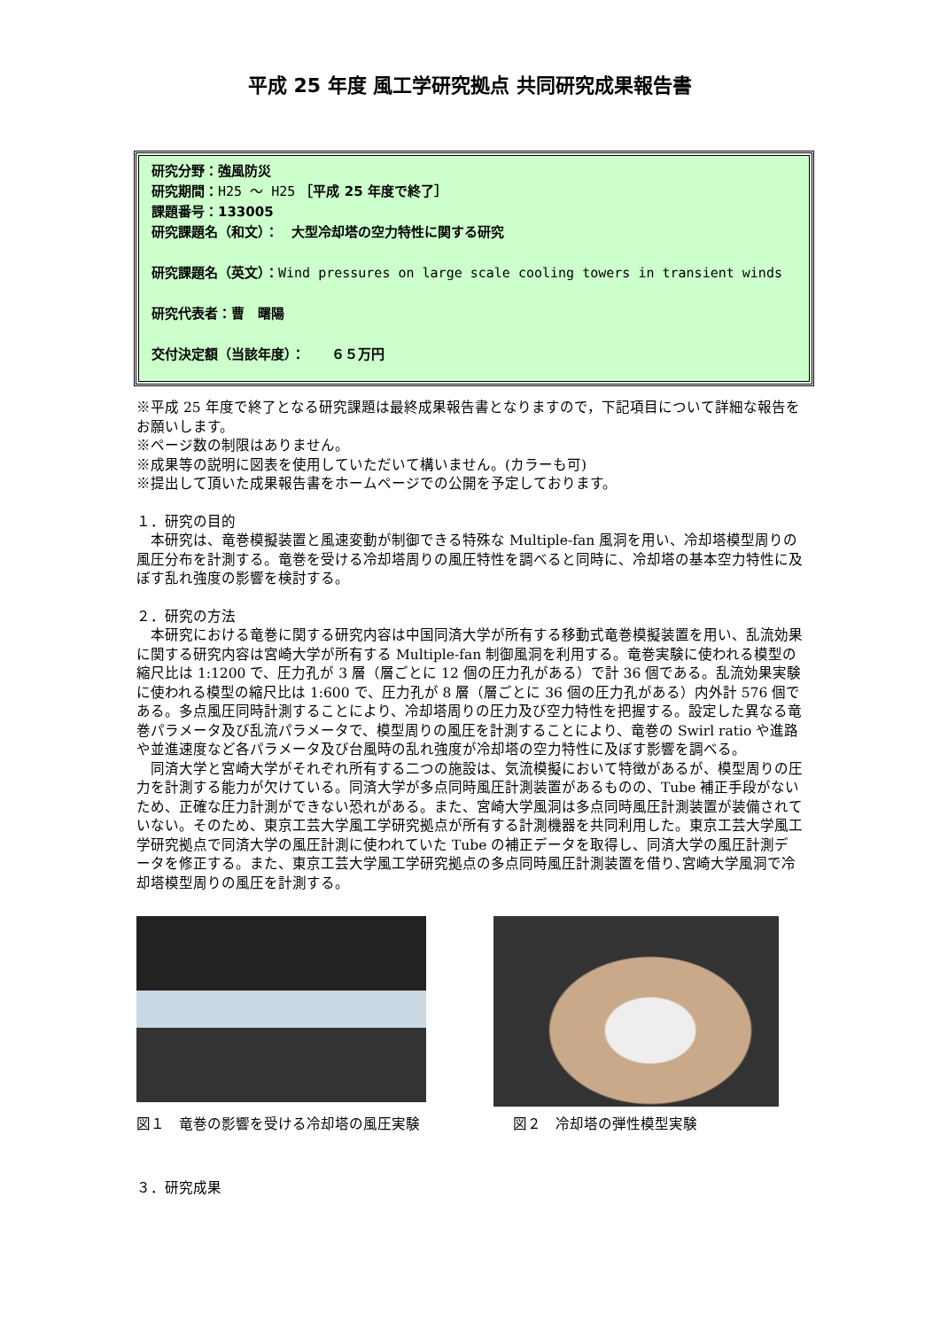平成 25 年度 風工学研究拠点 共同研究成果報告書
研究分野：強風防災
研究期間：H25 ～ H25 ［平成 25 年度で終了］
課題番号：133005
研究課題名（和文）：　大型冷却塔の空力特性に関する研究
研究課題名（英文）：Wind pressures on large scale cooling towers in transient winds
研究代表者：曹　曙陽
交付決定額（当該年度）：　　６５万円
※平成 25 年度で終了となる研究課題は最終成果報告書となりますので，下記項目について詳細な報告をお願いします。
※ページ数の制限はありません。
※成果等の説明に図表を使用していただいて構いません。(カラーも可)
※提出して頂いた成果報告書をホームページでの公開を予定しております。
１．研究の目的
　本研究は、竜巻模擬装置と風速変動が制御できる特殊な Multiple-fan 風洞を用い、冷却塔模型周りの風圧分布を計測する。竜巻を受ける冷却塔周りの風圧特性を調べると同時に、冷却塔の基本空力特性に及ぼす乱れ強度の影響を検討する。
２．研究の方法
　本研究における竜巻に関する研究内容は中国同済大学が所有する移動式竜巻模擬装置を用い、乱流効果に関する研究内容は宮崎大学が所有する Multiple-fan 制御風洞を利用する。竜巻実験に使われる模型の縮尺比は 1:1200 で、圧力孔が 3 層（層ごとに 12 個の圧力孔がある）で計 36 個である。乱流効果実験に使われる模型の縮尺比は 1:600 で、圧力孔が 8 層（層ごとに 36 個の圧力孔がある）内外計 576 個である。多点風圧同時計測することにより、冷却塔周りの圧力及び空力特性を把握する。設定した異なる竜巻パラメータ及び乱流パラメータで、模型周りの風圧を計測することにより、竜巻の Swirl ratio や進路や並進速度など各パラメータ及び台風時の乱れ強度が冷却塔の空力特性に及ぼす影響を調べる。
　同済大学と宮崎大学がそれぞれ所有する二つの施設は、気流模擬において特徴があるが、模型周りの圧力を計測する能力が欠けている。同済大学が多点同時風圧計測装置があるものの、Tube 補正手段がないため、正確な圧力計測ができない恐れがある。また、宮崎大学風洞は多点同時風圧計測装置が装備されていない。そのため、東京工芸大学風工学研究拠点が所有する計測機器を共同利用した。東京工芸大学風工学研究拠点で同済大学の風圧計測に使われていた Tube の補正データを取得し、同済大学の風圧計測データを修正する。また、東京工芸大学風工学研究拠点の多点同時風圧計測装置を借り､宮崎大学風洞で冷却塔模型周りの風圧を計測する。
図１　竜巻の影響を受ける冷却塔の風圧実験 図２　冷却塔の弾性模型実験
３．研究成果